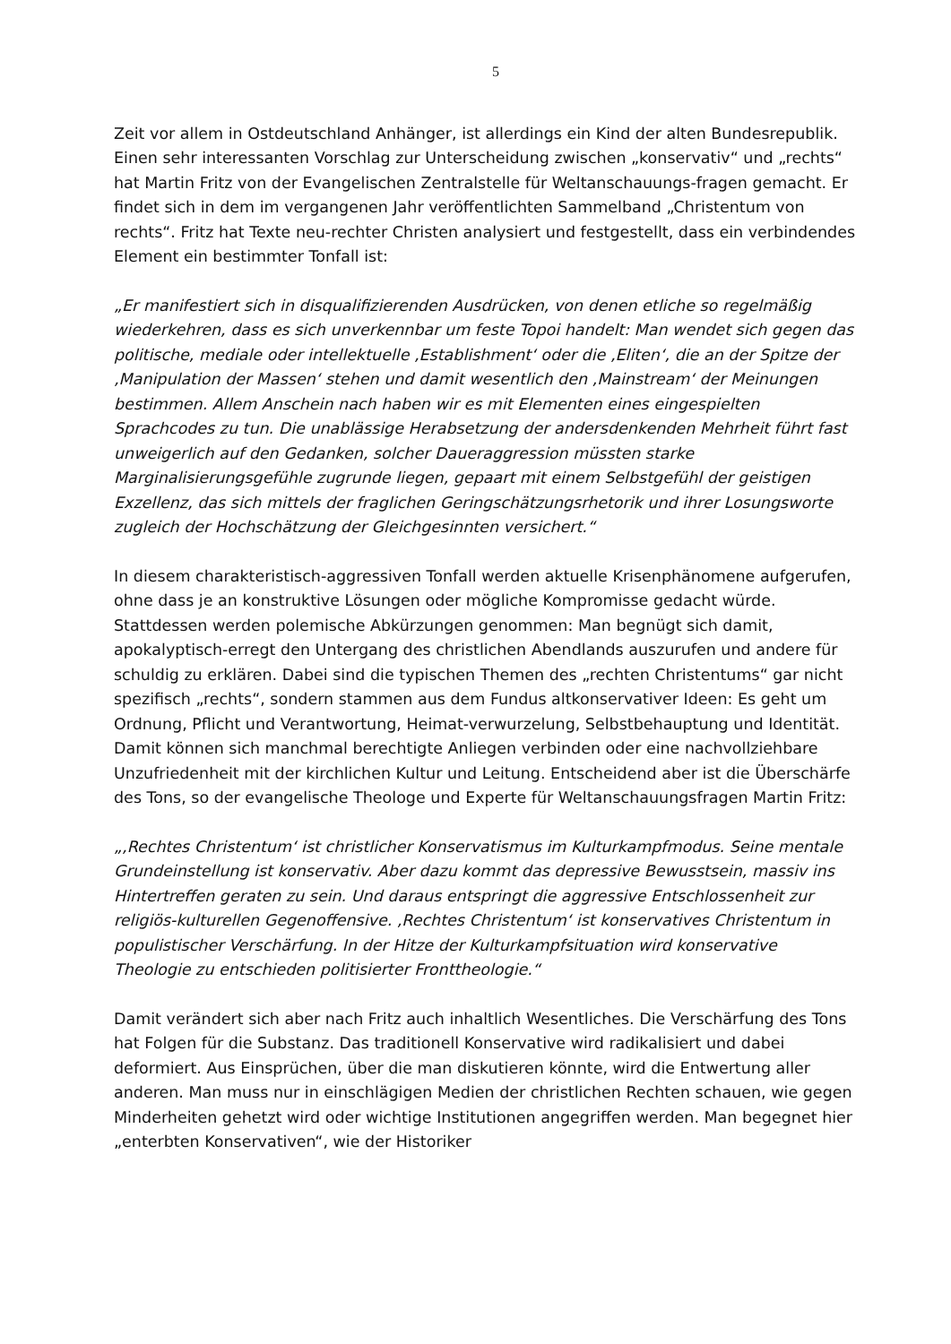5
Zeit vor allem in Ostdeutschland Anhänger, ist allerdings ein Kind der alten Bundesrepublik.
Einen sehr interessanten Vorschlag zur Unterscheidung zwischen „konservativ“ und „rechts“ hat Martin Fritz von der Evangelischen Zentralstelle für Weltanschauungs-fragen gemacht. Er findet sich in dem im vergangenen Jahr veröffentlichten Sammelband „Christentum von rechts“. Fritz hat Texte neu-rechter Christen analysiert und festgestellt, dass ein verbindendes Element ein bestimmter Tonfall ist:
„Er manifestiert sich in disqualifizierenden Ausdrücken, von denen etliche so regelmäßig wiederkehren, dass es sich unverkennbar um feste Topoi handelt: Man wendet sich gegen das politische, mediale oder intellektuelle ‚Establishment‘ oder die ‚Eliten‘, die an der Spitze der ‚Manipulation der Massen‘ stehen und damit wesentlich den ‚Mainstream‘ der Meinungen bestimmen. Allem Anschein nach haben wir es mit Elementen eines eingespielten Sprachcodes zu tun. Die unablässige Herabsetzung der andersdenkenden Mehrheit führt fast unweigerlich auf den Gedanken, solcher Daueraggression müssten starke Marginalisierungsgefühle zugrunde liegen, gepaart mit einem Selbstgefühl der geistigen Exzellenz, das sich mittels der fraglichen Geringschätzungsrhetorik und ihrer Losungsworte zugleich der Hochschätzung der Gleichgesinnten versichert.“
In diesem charakteristisch-aggressiven Tonfall werden aktuelle Krisenphänomene aufgerufen, ohne dass je an konstruktive Lösungen oder mögliche Kompromisse gedacht würde. Stattdessen werden polemische Abkürzungen genommen: Man begnügt sich damit, apokalyptisch-erregt den Untergang des christlichen Abendlands auszurufen und andere für schuldig zu erklären. Dabei sind die typischen Themen des „rechten Christentums“ gar nicht spezifisch „rechts“, sondern stammen aus dem Fundus altkonservativer Ideen: Es geht um Ordnung, Pflicht und Verantwortung, Heimat-verwurzelung, Selbstbehauptung und Identität. Damit können sich manchmal berechtigte Anliegen verbinden oder eine nachvollziehbare Unzufriedenheit mit der kirchlichen Kultur und Leitung. Entscheidend aber ist die Überschärfe des Tons, so der evangelische Theologe und Experte für Weltanschauungsfragen Martin Fritz:
„‚Rechtes Christentum‘ ist christlicher Konservatismus im Kulturkampfmodus. Seine mentale Grundeinstellung ist konservativ. Aber dazu kommt das depressive Bewusstsein, massiv ins Hintertreffen geraten zu sein. Und daraus entspringt die aggressive Entschlossenheit zur religiös-kulturellen Gegenoffensive. ‚Rechtes Christentum‘ ist konservatives Christentum in populistischer Verschärfung. In der Hitze der Kulturkampfsituation wird konservative Theologie zu entschieden politisierter Fronttheologie.“
Damit verändert sich aber nach Fritz auch inhaltlich Wesentliches. Die Verschärfung des Tons hat Folgen für die Substanz. Das traditionell Konservative wird radikalisiert und dabei deformiert. Aus Einsprüchen, über die man diskutieren könnte, wird die Entwertung aller anderen. Man muss nur in einschlägigen Medien der christlichen Rechten schauen, wie gegen Minderheiten gehetzt wird oder wichtige Institutionen angegriffen werden. Man begegnet hier „enterbten Konservativen“, wie der Historiker